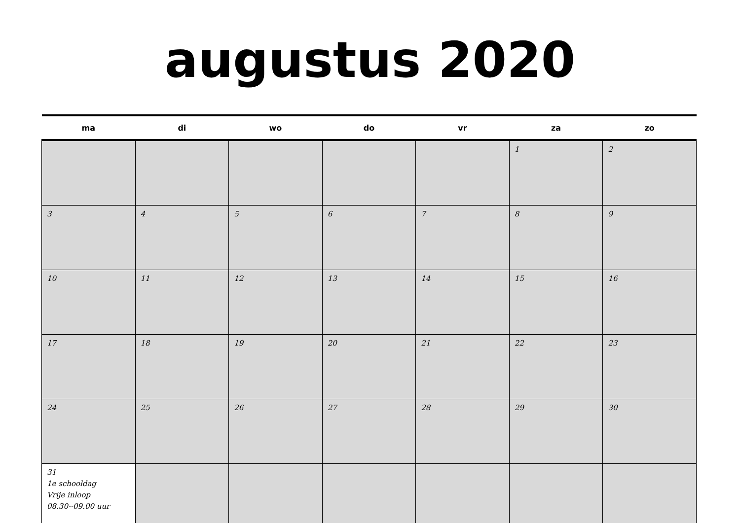augustus 2020
| ma | di | wo | do | vr | za | zo |
| --- | --- | --- | --- | --- | --- | --- |
| | | | | | 1 | 2 |
| 3 | 4 | 5 | 6 | 7 | 8 | 9 |
| 10 | 11 | 12 | 13 | 14 | 15 | 16 |
| 17 | 18 | 19 | 20 | 21 | 22 | 23 |
| 24 | 25 | 26 | 27 | 28 | 29 | 30 |
| 31 1e schooldag Vrije inloop 08.30--09.00 uur | | | | | | |